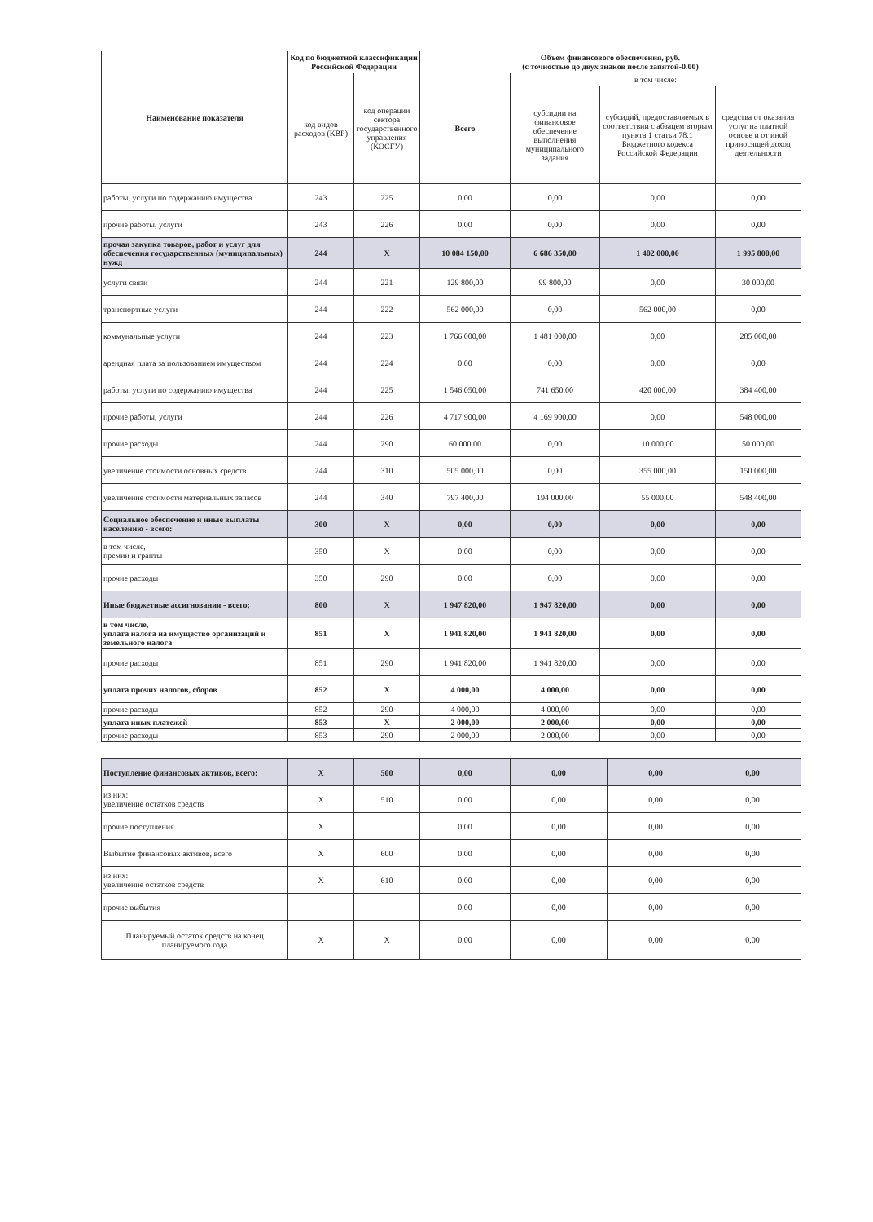| Наименование показателя | Код по бюджетной классификации Российской Федерации | | Объем финансового обеспечения, руб. (с точностью до двух знаков после запятой-0.00) | | | |
| --- | --- | --- | --- | --- | --- | --- |
| | код видов расходов (КВР) | код операции сектора государственного управления (КОСГУ) | Всего | в том числе: | | |
| | | | | субсидии на финансовое обеспечение выполнения муниципального задания | субсидий, предоставляемых в соответствии с абзацем вторым пункта 1 статьи 78.1 Бюджетного кодекса Российской Федерации | средства от оказания услуг на платной основе и от иной приносящей доход деятельности |
| работы, услуги по содержанию имущества | 243 | 225 | 0,00 | 0,00 | 0,00 | 0,00 |
| прочие работы, услуги | 243 | 226 | 0,00 | 0,00 | 0,00 | 0,00 |
| прочая закупка товаров, работ и услуг для обеспечения государственных (муниципальных) нужд | 244 | X | 10 084 150,00 | 6 686 350,00 | 1 402 000,00 | 1 995 800,00 |
| услуги связи | 244 | 221 | 129 800,00 | 99 800,00 | 0,00 | 30 000,00 |
| транспортные услуги | 244 | 222 | 562 000,00 | 0,00 | 562 000,00 | 0,00 |
| коммунальные услуги | 244 | 223 | 1 766 000,00 | 1 481 000,00 | 0,00 | 285 000,00 |
| арендная плата за пользованием имуществом | 244 | 224 | 0,00 | 0,00 | 0,00 | 0,00 |
| работы, услуги по содержанию имущества | 244 | 225 | 1 546 050,00 | 741 650,00 | 420 000,00 | 384 400,00 |
| прочие работы, услуги | 244 | 226 | 4 717 900,00 | 4 169 900,00 | 0,00 | 548 000,00 |
| прочие расходы | 244 | 290 | 60 000,00 | 0,00 | 10 000,00 | 50 000,00 |
| увеличение стоимости основных средств | 244 | 310 | 505 000,00 | 0,00 | 355 000,00 | 150 000,00 |
| увеличение стоимости материальных запасов | 244 | 340 | 797 400,00 | 194 000,00 | 55 000,00 | 548 400,00 |
| Социальное обеспечение и иные выплаты населению - всего: | 300 | X | 0,00 | 0,00 | 0,00 | 0,00 |
| в том числе, премии и гранты | 350 | X | 0,00 | 0,00 | 0,00 | 0,00 |
| прочие расходы | 350 | 290 | 0,00 | 0,00 | 0,00 | 0,00 |
| Иные бюджетные ассигнования - всего: | 800 | X | 1 947 820,00 | 1 947 820,00 | 0,00 | 0,00 |
| в том числе, уплата налога на имущество организаций и земельного налога | 851 | X | 1 941 820,00 | 1 941 820,00 | 0,00 | 0,00 |
| прочие расходы | 851 | 290 | 1 941 820,00 | 1 941 820,00 | 0,00 | 0,00 |
| уплата прочих налогов, сборов | 852 | X | 4 000,00 | 4 000,00 | 0,00 | 0,00 |
| прочие расходы | 852 | 290 | 4 000,00 | 4 000,00 | 0,00 | 0,00 |
| уплата иных платежей | 853 | X | 2 000,00 | 2 000,00 | 0,00 | 0,00 |
| прочие расходы | 853 | 290 | 2 000,00 | 2 000,00 | 0,00 | 0,00 |
| Поступление финансовых активов, всего: | X | 500 | 0,00 | 0,00 | 0,00 | 0,00 |
| из них: увеличение остатков средств | X | 510 | 0,00 | 0,00 | 0,00 | 0,00 |
| прочие поступления | X | | 0,00 | 0,00 | 0,00 | 0,00 |
| Выбытие финансовых активов, всего | X | 600 | 0,00 | 0,00 | 0,00 | 0,00 |
| из них: увеличение остатков средств | X | 610 | 0,00 | 0,00 | 0,00 | 0,00 |
| прочие выбытия | | | 0,00 | 0,00 | 0,00 | 0,00 |
| Планируемый остаток средств на конец планируемого года | X | X | 0,00 | 0,00 | 0,00 | 0,00 |